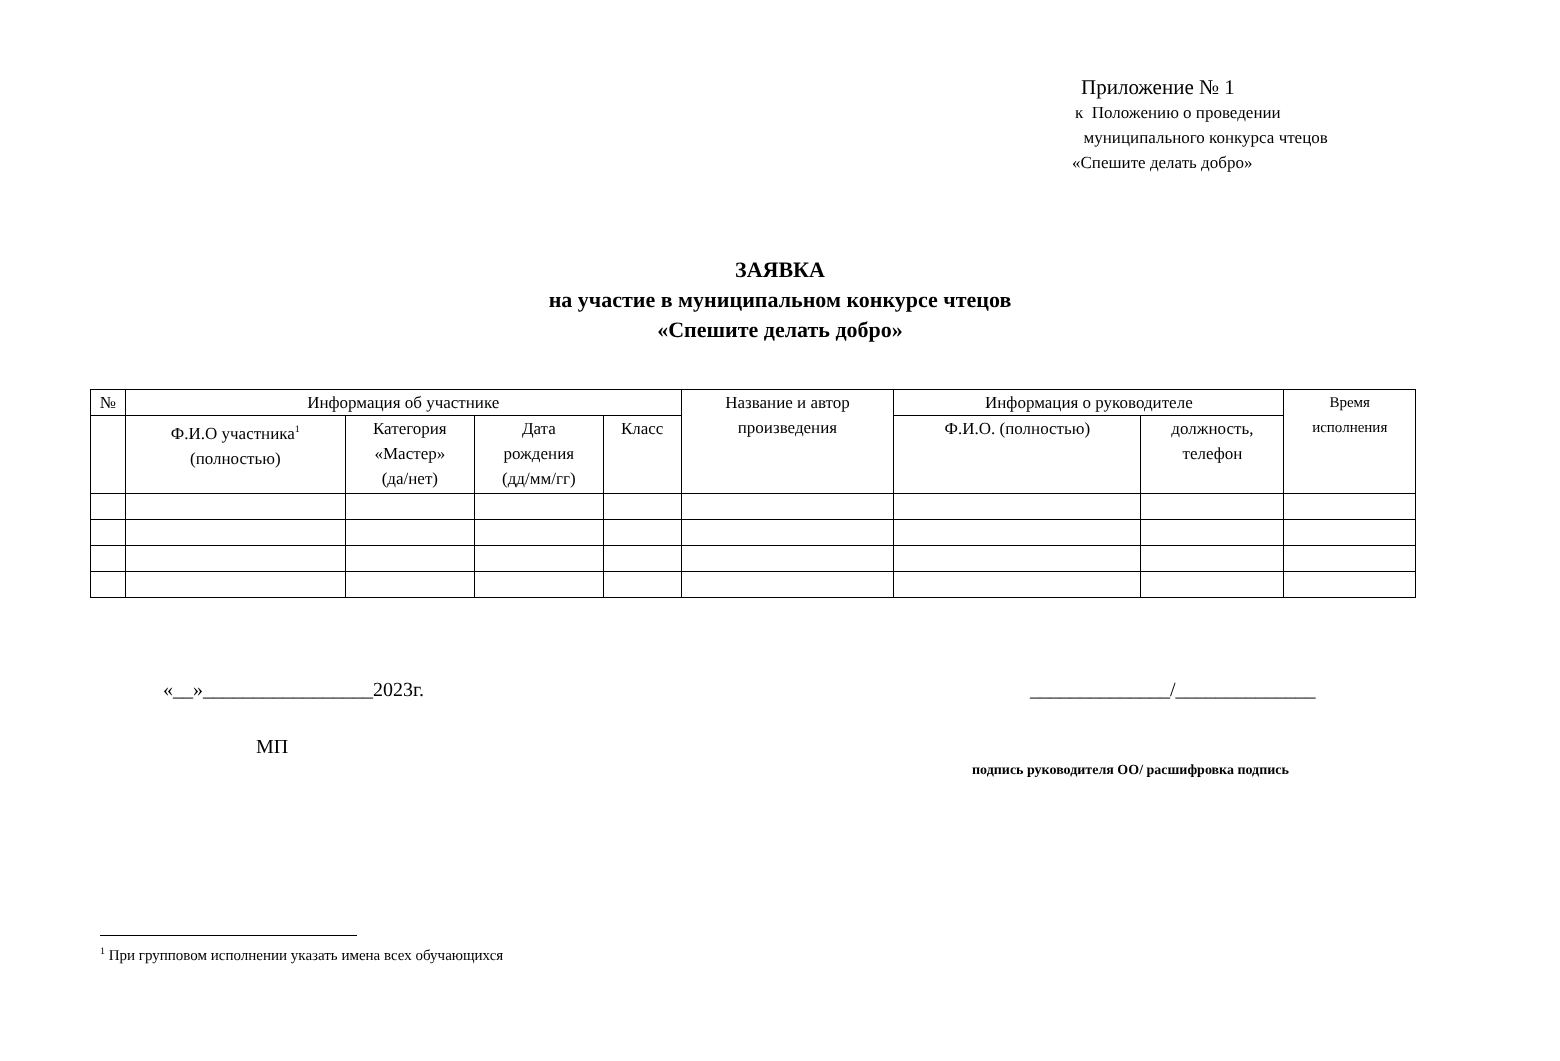Приложение № 1
к Положению о проведении
муниципального конкурса чтецов
«Спешите делать добро»
ЗАЯВКА
на участие в муниципальном конкурсе чтецов
«Спешите делать добро»
| № | Информация об участнике | | | | Название и автор произведения | Информация о руководителе | | Время исполнения |
| --- | --- | --- | --- | --- | --- | --- | --- | --- |
| | Ф.И.О участника<sup>1</sup> (полностью) | Категория «Мастер» (да/нет) | Дата рождения (дд/мм/гг) | Класс | | Ф.И.О. (полностью) | должность, телефон | |
«__»_________________2023г.
МП
______________/______________
подпись руководителя ОО/ расшифровка подпись
<sup>1</sup> При групповом исполнении указать имена всех обучающихся